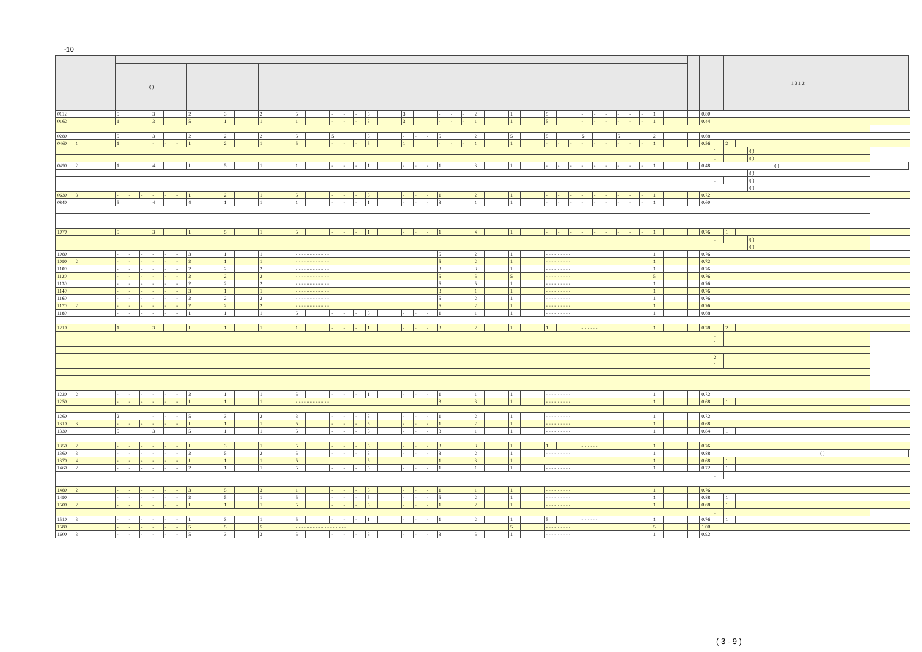-10
| | | | | | | | | | | | | | | | | | | | | | | | | | | | | | | | | | | | | | | | | | | | | | 1 2 1 2 | | | | |
| --- | --- | --- | --- | --- | --- | --- | --- | --- | --- | --- | --- | --- | --- | --- | --- | --- | --- | --- | --- | --- | --- | --- | --- | --- | --- | --- | --- | --- | --- | --- | --- | --- | --- | --- | --- | --- | --- | --- | --- | --- | --- | --- | --- | --- | --- | --- | --- | --- | --- |
| | | ( ) | | | | | | | | | | | | | | | | | | | | | | | | | | | | | | | | | | | | | | | | | | | | | | | |
| 0112 | | 5 | | | 3 | | | 2 | | 3 | | 2 | | 5 | | - | - | - | 5 | | 3 | | | - | - | - | 2 | | 1 | | 5 | | | - | - | - | - | - | - | 1 | | | 0.80 | | | | | | |
| 0162 | | 1 | | | 3 | | | 5 | | 1 | | 1 | | 1 | | - | - | - | 5 | | 3 | | | - | - | - | 1 | | 1 | | 5 | | | - | - | - | - | - | - | 1 | | | 0.44 | | | | | | |
| 0280 | | 5 | | | 3 | | | 2 | | 2 | | 2 | | 5 | | 5 | | | 5 | | - | - | - | 5 | | | 2 | | 5 | | 5 | | | 5 | | | 5 | | | 2 | | | 0.68 | | | | | | |
| 0460 | 1 | 1 | | | - | - | - | 1 | | 2 | | 1 | | 5 | | - | - | - | 5 | | 1 | | | - | - | - | 1 | | 1 | | - | - | - | - | - | - | - | - | - | 1 | | | 0.56 | | 2 | | | | |
| | | | | | | | | | | | | | | | | | | | | | | | | | | | | | | | | | | | | | | | | | | | | 1 | | | ( ) | | |
| | | | | | | | | | | | | | | | | | | | | | | | | | | | | | | | | | | | | | | | | | | | | 1 | | | ( ) | | |
| 0490 | 2 | 1 | | | 4 | | | 1 | | 5 | | 1 | | 1 | | - | - | - | 1 | | - | - | - | 1 | | | 3 | | 1 | | - | - | - | - | - | - | - | - | - | 1 | | | 0.48 | | | | | ( ) | |
| | | | | | | | | | | | | | | | | | | | | | | | | | | | | | | | | | | | | | | | | | | | | | | | ( ) | | |
| | | | | | | | | | | | | | | | | | | | | | | | | | | | | | | | | | | | | | | | | | | | | 1 | | | ( ) | | |
| | | | | | | | | | | | | | | | | | | | | | | | | | | | | | | | | | | | | | | | | | | | | | | | ( ) | | |
| 0630 | 3 | - | - | - | - | - | - | 1 | | 2 | | 1 | | 5 | | - | - | - | 5 | | - | - | - | 1 | | | 2 | | 1 | | - | - | - | - | - | - | - | - | - | 1 | | | 0.72 | | | | | | |
| 0840 | | 5 | | | 4 | | | 4 | | 1 | | 1 | | 1 | | - | - | - | 1 | | - | - | - | 3 | | | 1 | | 1 | | - | - | - | - | - | - | - | - | - | 1 | | | 0.60 | | | | | | |
| 1070 | | 5 | | | 3 | | | 1 | | 5 | | 1 | | 5 | | - | - | - | 1 | | - | - | - | 1 | | | 4 | | 1 | | - | - | - | - | - | - | - | - | - | 1 | | | 0.76 | | 1 | | | | |
| | | | | | | | | | | | | | | | | | | | | | | | | | | | | | | | | | | | | | | | | | | | | 1 | | | ( ) | | |
| | | | | | | | | | | | | | | | | | | | | | | | | | | | | | | | | | | | | | | | | | | | | | | | ( ) | | |
| 1080 | | - | - | - | - | - | - | 3 | | 1 | | 1 | | - - - - - - - - - - - - | | | | | | | | | | 5 | | | 2 | | 1 | | - - - - - - - - - | | | | | | | | | 1 | | | 0.76 | | | | | | |
| 1090 | 2 | - | - | - | - | - | - | 2 | | 1 | | 1 | | - - - - - - - - - - - - | | | | | | | | | | 5 | | | 2 | | 1 | | - - - - - - - - - | | | | | | | | | 1 | | | 0.72 | | | | | | |
| 1100 | | - | - | - | - | - | - | 2 | | 2 | | 2 | | - - - - - - - - - - - - | | | | | | | | | | 3 | | | 3 | | 1 | | - - - - - - - - - | | | | | | | | | 1 | | | 0.76 | | | | | | |
| 1120 | | - | - | - | - | - | - | 2 | | 2 | | 2 | | - - - - - - - - - - - - | | | | | | | | | | 5 | | | 5 | | 5 | | - - - - - - - - - | | | | | | | | | 5 | | | 0.76 | | | | | | |
| 1130 | | - | - | - | - | - | - | 2 | | 2 | | 2 | | - - - - - - - - - - - - | | | | | | | | | | 5 | | | 5 | | 1 | | - - - - - - - - - | | | | | | | | | 1 | | | 0.76 | | | | | | |
| 1140 | | - | - | - | - | - | - | 3 | | 1 | | 1 | | - - - - - - - - - - - - | | | | | | | | | | 3 | | | 1 | | 1 | | - - - - - - - - - | | | | | | | | | 1 | | | 0.76 | | | | | | |
| 1160 | | - | - | - | - | - | - | 2 | | 2 | | 2 | | - - - - - - - - - - - - | | | | | | | | | | 5 | | | 2 | | 1 | | - - - - - - - - - | | | | | | | | | 1 | | | 0.76 | | | | | | |
| 1170 | 2 | - | - | - | - | - | - | 2 | | 2 | | 2 | | - - - - - - - - - - - - | | | | | | | | | | 5 | | | 2 | | 1 | | - - - - - - - - - | | | | | | | | | 1 | | | 0.76 | | | | | | |
| 1180 | | - | - | - | - | - | - | 1 | | 1 | | 1 | | 5 | | - | - | - | 5 | | - | - | - | 1 | | | 1 | | 1 | | - - - - - - - - - | | | | | | | | | 1 | | | 0.68 | | | | | | |
| 1210 | | 1 | | | 3 | | | 1 | | 1 | | 1 | | 1 | | - | - | - | 1 | | - | - | - | 3 | | | 2 | | 1 | | 1 | | | - - - - - - | | | | | | 1 | | | 0.28 | | 2 | | | | |
| | | | | | | | | | | | | | | | | | | | | | | | | | | | | | | | | | | | | | | | | | | | | 1 | | | | | |
| | | | | | | | | | | | | | | | | | | | | | | | | | | | | | | | | | | | | | | | | | | | | 1 | | | | | |
| | | | | | | | | | | | | | | | | | | | | | | | | | | | | | | | | | | | | | | | | | | | | 2 | | | | | |
| | | | | | | | | | | | | | | | | | | | | | | | | | | | | | | | | | | | | | | | | | | | | 1 | | | | | |
| 1230 | 2 | - | - | - | - | - | - | 2 | | 1 | | 1 | | 5 | | - | - | - | 1 | | - | - | - | 1 | | | 1 | | 1 | | - - - - - - - - - | | | | | | | | | 1 | | | 0.72 | | | | | | |
| 1250 | | - | - | - | - | - | - | 1 | | 1 | | 1 | | - - - - - - - - - - - - | | | | | | | | | | 3 | | | 3 | | 1 | | - - - - - - - - - | | | | | | | | | 1 | | | 0.68 | | 1 | | | | |
| 1260 | | 2 | | | - | - | - | 5 | | 3 | | 2 | | 3 | | - | - | - | 5 | | - | - | - | 1 | | | 2 | | 1 | | - - - - - - - - - | | | | | | | | | 1 | | | 0.72 | | | | | | |
| 1310 | 3 | - | - | - | - | - | - | 1 | | 1 | | 1 | | 5 | | - | - | - | 5 | | - | - | - | 1 | | | 2 | | 1 | | - - - - - - - - - | | | | | | | | | 1 | | | 0.68 | | | | | | |
| 1330 | | 5 | | | 3 | | | 5 | | 1 | | 1 | | 5 | | - | - | - | 5 | | - | - | - | 3 | | | 1 | | 1 | | - - - - - - - - - | | | | | | | | | 1 | | | 0.84 | | 1 | | | | |
| 1350 | 2 | - | - | - | - | - | - | 1 | | 3 | | 1 | | 5 | | - | - | - | 5 | | - | - | - | 3 | | | 3 | | 1 | | 1 | | | - - - - - - | | | | | | 1 | | | 0.76 | | | | | | |
| 1360 | 3 | - | - | - | - | - | - | 2 | | 5 | | 2 | | 5 | | - | - | - | 5 | | - | - | - | 3 | | | 2 | | 1 | | - - - - - - - - - | | | | | | | | | 1 | | | 0.88 | | | | | ( ) | |
| 1370 | 4 | - | - | - | - | - | - | 1 | | 1 | | 1 | | 5 | | | | | 5 | | | | | 1 | | | 3 | | 1 | | | | | | | | | | | 1 | | | 0.68 | | 1 | | | | |
| 1460 | 2 | - | - | - | - | - | - | 2 | | 1 | | 1 | | 5 | | - | - | - | 5 | | - | - | - | 1 | | | 1 | | 1 | | - - - - - - - - - | | | | | | | | | 1 | | | 0.72 | | 1 | | | | |
| | | | | | | | | | | | | | | | | | | | | | | | | | | | | | | | | | | | | | | | | | | | | 1 | | | | | |
| 1480 | 2 | - | - | - | - | - | - | 3 | | 5 | | 3 | | 1 | | - | - | - | 5 | | - | - | - | 1 | | | 1 | | 1 | | - - - - - - - - - | | | | | | | | | 1 | | | 0.76 | | | | | | |
| 1490 | | - | - | - | - | - | - | 2 | | 5 | | 1 | | 5 | | - | - | - | 5 | | - | - | - | 5 | | | 2 | | 1 | | - - - - - - - - - | | | | | | | | | 1 | | | 0.88 | | 1 | | | | |
| 1500 | 2 | - | - | - | - | - | - | 1 | | 1 | | 1 | | 5 | | - | - | - | 5 | | - | - | - | 1 | | | 2 | | 1 | | - - - - - - - - - | | | | | | | | | 1 | | | 0.68 | | 1 | | | | |
| | | | | | | | | | | | | | | | | | | | | | | | | | | | | | | | | | | | | | | | | | | | | 1 | | | | | |
| 1510 | 3 | - | - | - | - | - | - | 1 | | 3 | | 1 | | 5 | | - | - | - | 1 | | - | - | - | 1 | | | 2 | | 1 | | 5 | | | - - - - - - | | | | | | 1 | | | 0.76 | | 1 | | | | |
| 1580 | | - | - | - | - | - | - | 5 | | 5 | | 5 | | - - - - - - - - - - - - - - - - - - | | | | | | | | | | | | | | | 5 | | - - - - - - - - - | | | | | | | | | 5 | | | 1.00 | | | | | | |
| 1600 | 3 | - | - | - | - | - | - | 5 | | 3 | | 3 | | 5 | | - | - | - | 5 | | - | - | - | 3 | | | 5 | | 1 | | - - - - - - - - - | | | | | | | | | 1 | | | 0.92 | | | | | | |
( 3 - 9 )